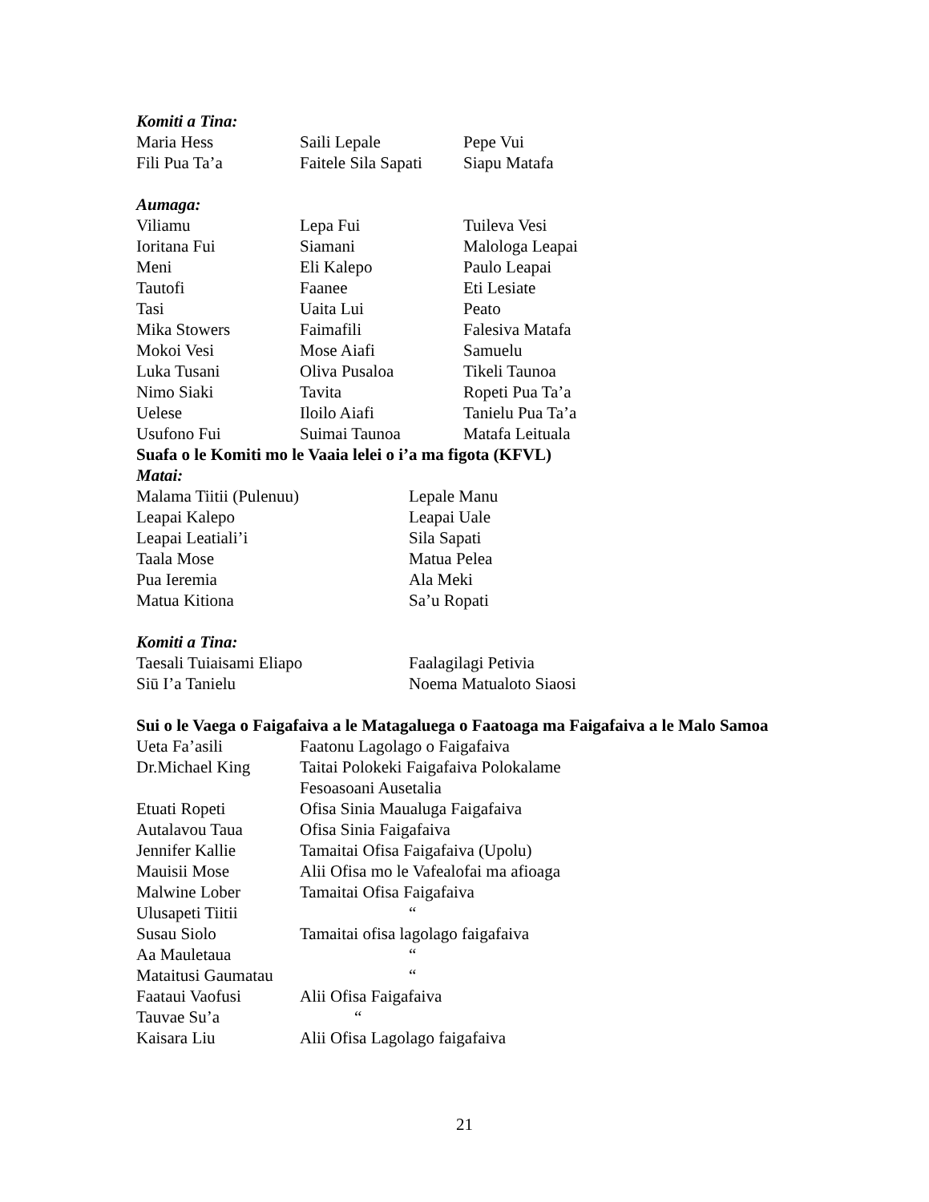Komiti a Tina:
| Maria Hess | Saili Lepale | Pepe Vui |
| Fili Pua Ta’a | Faitele Sila Sapati | Siapu Matafa |
Aumaga:
| Viliamu | Lepa Fui | Tuileva Vesi |
| Ioritana Fui | Siamani | Malologa Leapai |
| Meni | Eli Kalepo | Paulo Leapai |
| Tautofi | Faanee | Eti Lesiate |
| Tasi | Uaita Lui | Peato |
| Mika Stowers | Faimafili | Falesiva Matafa |
| Mokoi Vesi | Mose Aiafi | Samuelu |
| Luka Tusani | Oliva Pusaloa | Tikeli Taunoa |
| Nimo Siaki | Tavita | Ropeti Pua Ta’a |
| Uelese | Iloilo Aiafi | Tanielu Pua Ta’a |
| Usufono Fui | Suimai Taunoa | Matafa Leituala |
Suafa o le Komiti mo le Vaaia lelei o i’a ma figota (KFVL)
Matai:
| Malama Tiitii (Pulenuu) | Lepale Manu |
| Leapai Kalepo | Leapai Uale |
| Leapai Leatiali’i | Sila Sapati |
| Taala Mose | Matua Pelea |
| Pua Ieremia | Ala Meki |
| Matua Kitiona | Sa’u Ropati |
Komiti a Tina:
| Taesali Tuiaisami Eliapo | Faalagilagi Petivia |
| Siū I’a Tanielu | Noema Matualoto Siaosi |
Sui o le Vaega o Faigafaiva a le Matagaluega o Faatoaga ma Faigafaiva a le Malo Samoa
| Ueta Fa’asili | Faatonu Lagolago o Faigafaiva |
| Dr.Michael King | Taitai Polokeki Faigafaiva Polokalame Fesoasoani Ausetalia |
| Etuati Ropeti | Ofisa Sinia Maualuga Faigafaiva |
| Autalavou Taua | Ofisa Sinia Faigafaiva |
| Jennifer Kallie | Tamaitai Ofisa Faigafaiva (Upolu) |
| Mauisii Mose | Alii Ofisa mo le Vafealofai ma afioaga |
| Malwine Lober | Tamaitai Ofisa Faigafaiva |
| Ulusapeti Tiitii | “ |
| Susau Siolo | Tamaitai ofisa lagolago faigafaiva |
| Aa Mauletaua | “ |
| Mataitusi Gaumatau | “ |
| Faataui Vaofusi | Alii Ofisa Faigafaiva |
| Tauvae Su’a | “ |
| Kaisara Liu | Alii Ofisa Lagolago faigafaiva |
21